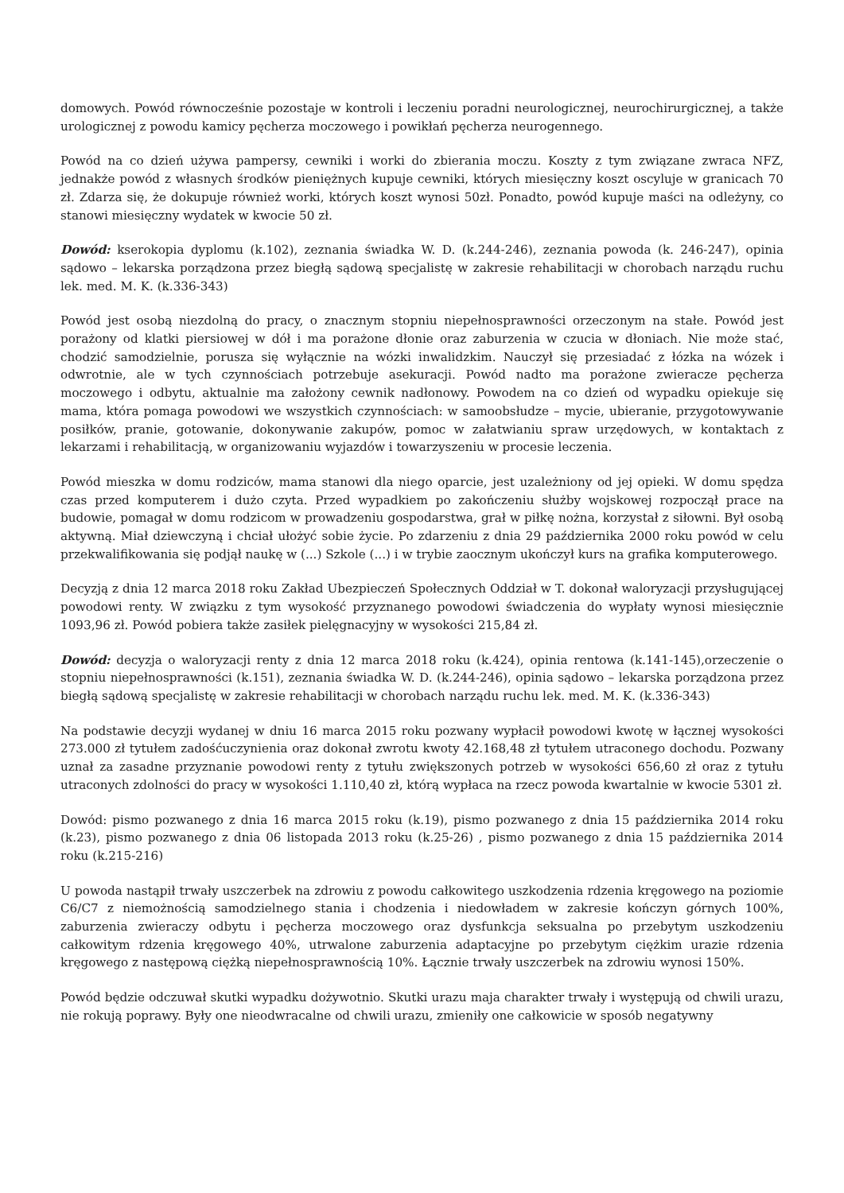domowych. Powód równocześnie pozostaje w kontroli i leczeniu poradni neurologicznej, neurochirurgicznej, a także urologicznej z powodu kamicy pęcherza moczowego i powikłań pęcherza neurogennego.
Powód na co dzień używa pampersy, cewniki i worki do zbierania moczu. Koszty z tym związane zwraca NFZ, jednakże powód z własnych środków pieniężnych kupuje cewniki, których miesięczny koszt oscyluje w granicach 70 zł. Zdarza się, że dokupuje również worki, których koszt wynosi 50zł. Ponadto, powód kupuje maści na odleżyny, co stanowi miesięczny wydatek w kwocie 50 zł.
Dowód: kserokopia dyplomu (k.102), zeznania świadka W. D. (k.244-246), zeznania powoda (k. 246-247), opinia sądowo – lekarska porządzona przez biegłą sądową specjalistę w zakresie rehabilitacji w chorobach narządu ruchu lek. med. M. K. (k.336-343)
Powód jest osobą niezdolną do pracy, o znacznym stopniu niepełnosprawności orzeczonym na stałe. Powód jest porażony od klatki piersiowej w dół i ma porażone dłonie oraz zaburzenia w czucia w dłoniach. Nie może stać, chodzić samodzielnie, porusza się wyłącznie na wózki inwalidzkim. Nauczył się przesiadać z łózka na wózek i odwrotnie, ale w tych czynnościach potrzebuje asekuracji. Powód nadto ma porażone zwieracze pęcherza moczowego i odbytu, aktualnie ma założony cewnik nadłonowy. Powodem na co dzień od wypadku opiekuje się mama, która pomaga powodowi we wszystkich czynnościach: w samoobsłudze – mycie, ubieranie, przygotowywanie posiłków, pranie, gotowanie, dokonywanie zakupów, pomoc w załatwianiu spraw urzędowych, w kontaktach z lekarzami i rehabilitacją, w organizowaniu wyjazdów i towarzyszeniu w procesie leczenia.
Powód mieszka w domu rodziców, mama stanowi dla niego oparcie, jest uzależniony od jej opieki. W domu spędza czas przed komputerem i dużo czyta. Przed wypadkiem po zakończeniu służby wojskowej rozpoczął prace na budowie, pomagał w domu rodzicom w prowadzeniu gospodarstwa, grał w piłkę nożna, korzystał z siłowni. Był osobą aktywną. Miał dziewczyną i chciał ułożyć sobie życie. Po zdarzeniu z dnia 29 października 2000 roku powód w celu przekwalifikowania się podjął naukę w (...) Szkole (...) i w trybie zaocznym ukończył kurs na grafika komputerowego.
Decyzją z dnia 12 marca 2018 roku Zakład Ubezpieczeń Społecznych Oddział w T. dokonał waloryzacji przysługującej powodowi renty. W związku z tym wysokość przyznanego powodowi świadczenia do wypłaty wynosi miesięcznie 1093,96 zł. Powód pobiera także zasiłek pielęgnacyjny w wysokości 215,84 zł.
Dowód: decyzja o waloryzacji renty z dnia 12 marca 2018 roku (k.424), opinia rentowa (k.141-145),orzeczenie o stopniu niepełnosprawności (k.151), zeznania świadka W. D. (k.244-246), opinia sądowo – lekarska porządzona przez biegłą sądową specjalistę w zakresie rehabilitacji w chorobach narządu ruchu lek. med. M. K. (k.336-343)
Na podstawie decyzji wydanej w dniu 16 marca 2015 roku pozwany wypłacił powodowi kwotę w łącznej wysokości 273.000 zł tytułem zadośćuczynienia oraz dokonał zwrotu kwoty 42.168,48 zł tytułem utraconego dochodu. Pozwany uznał za zasadne przyznanie powodowi renty z tytułu zwiększonych potrzeb w wysokości 656,60 zł oraz z tytułu utraconych zdolności do pracy w wysokości 1.110,40 zł, którą wypłaca na rzecz powoda kwartalnie w kwocie 5301 zł.
Dowód: pismo pozwanego z dnia 16 marca 2015 roku (k.19), pismo pozwanego z dnia 15 października 2014 roku (k.23), pismo pozwanego z dnia 06 listopada 2013 roku (k.25-26) , pismo pozwanego z dnia 15 października 2014 roku (k.215-216)
U powoda nastąpił trwały uszczerbek na zdrowiu z powodu całkowitego uszkodzenia rdzenia kręgowego na poziomie C6/C7 z niemożnością samodzielnego stania i chodzenia i niedowładem w zakresie kończyn górnych 100%, zaburzenia zwieraczy odbytu i pęcherza moczowego oraz dysfunkcja seksualna po przebytym uszkodzeniu całkowitym rdzenia kręgowego 40%, utrwalone zaburzenia adaptacyjne po przebytym ciężkim urazie rdzenia kręgowego z następową ciężką niepełnosprawnością 10%. Łącznie trwały uszczerbek na zdrowiu wynosi 150%.
Powód będzie odczuwał skutki wypadku dożywotnio. Skutki urazu maja charakter trwały i występują od chwili urazu, nie rokują poprawy. Były one nieodwracalne od chwili urazu, zmieniły one całkowicie w sposób negatywny